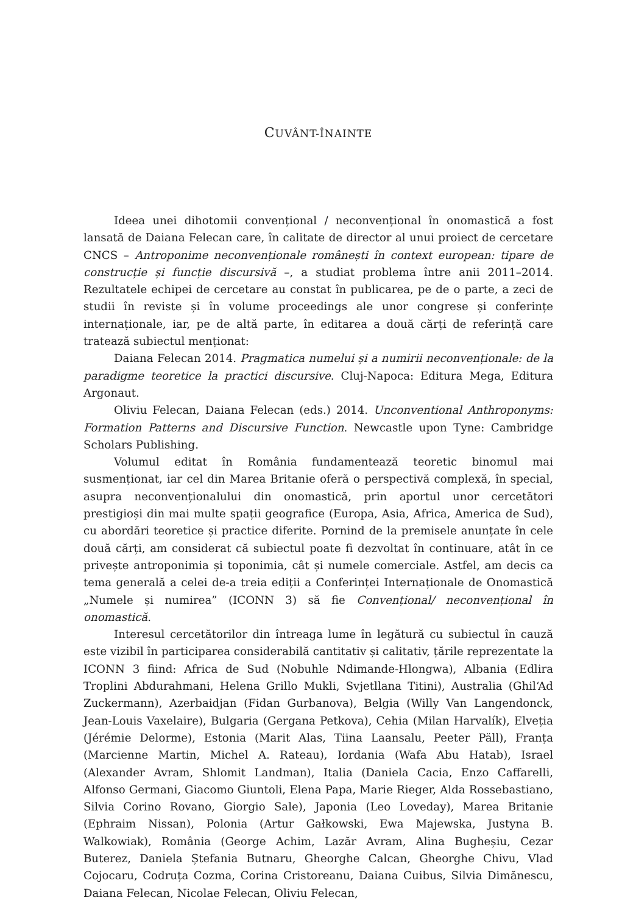CUVÂNT-ÎNAINTE
Ideea unei dihotomii convențional / neconvențional în onomastică a fost lansată de Daiana Felecan care, în calitate de director al unui proiect de cercetare CNCS – Antroponime neconvenționale românești în context european: tipare de construcție și funcție discursivă –, a studiat problema între anii 2011–2014. Rezultatele echipei de cercetare au constat în publicarea, pe de o parte, a zeci de studii în reviste și în volume proceedings ale unor congrese și conferințe internaționale, iar, pe de altă parte, în editarea a două cărți de referință care tratează subiectul menționat:
Daiana Felecan 2014. Pragmatica numelui și a numirii neconvenționale: de la paradigme teoretice la practici discursive. Cluj-Napoca: Editura Mega, Editura Argonaut.
Oliviu Felecan, Daiana Felecan (eds.) 2014. Unconventional Anthroponyms: Formation Patterns and Discursive Function. Newcastle upon Tyne: Cambridge Scholars Publishing.
Volumul editat în România fundamentează teoretic binomul mai susmenționat, iar cel din Marea Britanie oferă o perspectivă complexă, în special, asupra neconvenționalului din onomastică, prin aportul unor cercetători prestigioși din mai multe spații geografice (Europa, Asia, Africa, America de Sud), cu abordări teoretice și practice diferite. Pornind de la premisele anunțate în cele două cărți, am considerat că subiectul poate fi dezvoltat în continuare, atât în ce privește antroponimia și toponimia, cât și numele comerciale. Astfel, am decis ca tema generală a celei de-a treia ediții a Conferinței Internaționale de Onomastică „Numele și numirea” (ICONN 3) să fie Convențional/ neconvențional în onomastică.
Interesul cercetătorilor din întreaga lume în legătură cu subiectul în cauză este vizibil în participarea considerabilă cantitativ și calitativ, țările reprezentate la ICONN 3 fiind: Africa de Sud (Nobuhle Ndimande-Hlongwa), Albania (Edlira Troplini Abdurahmani, Helena Grillo Mukli, Svjetllana Titini), Australia (Ghil‘Ad Zuckermann), Azerbaidjan (Fidan Gurbanova), Belgia (Willy Van Langendonck, Jean-Louis Vaxelaire), Bulgaria (Gergana Petkova), Cehia (Milan Harvalík), Elveția (Jérémie Delorme), Estonia (Marit Alas, Tiina Laansalu, Peeter Päll), Franța (Marcienne Martin, Michel A. Rateau), Iordania (Wafa Abu Hatab), Israel (Alexander Avram, Shlomit Landman), Italia (Daniela Cacia, Enzo Caffarelli, Alfonso Germani, Giacomo Giuntoli, Elena Papa, Marie Rieger, Alda Rossebastiano, Silvia Corino Rovano, Giorgio Sale), Japonia (Leo Loveday), Marea Britanie (Ephraim Nissan), Polonia (Artur Gałkowski, Ewa Majewska, Justyna B. Walkowiak), România (George Achim, Lazăr Avram, Alina Bugheșiu, Cezar Buterez, Daniela Ștefania Butnaru, Gheorghe Calcan, Gheorghe Chivu, Vlad Cojocaru, Codruța Cozma, Corina Cristoreanu, Daiana Cuibus, Silvia Dimănescu, Daiana Felecan, Nicolae Felecan, Oliviu Felecan,